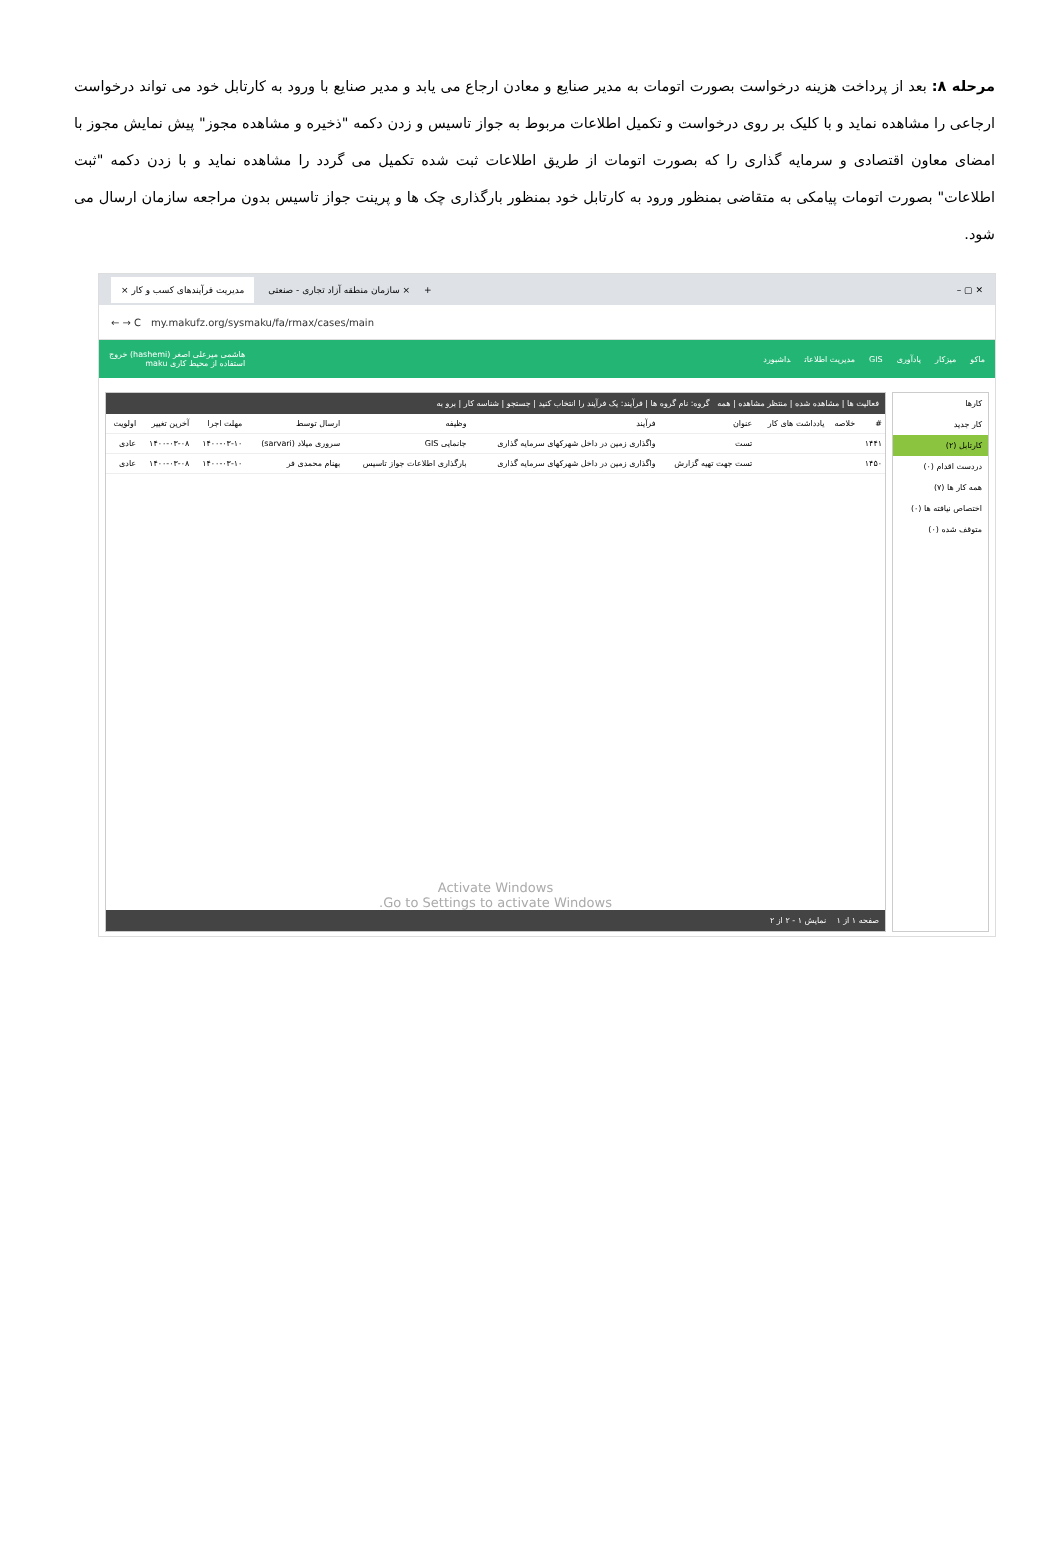مرحله ۸: بعد از پرداخت هزینه درخواست بصورت اتومات به مدیر صنایع و معادن ارجاع می یابد و مدیر صنایع با ورود به کارتابل خود می تواند درخواست ارجاعی را مشاهده نماید و با کلیک بر روی درخواست و تکمیل اطلاعات مربوط به جواز تاسیس و زدن دکمه "ذخیره و مشاهده مجوز" پیش نمایش مجوز با امضای معاون اقتصادی و سرمایه گذاری را که بصورت اتومات از طریق اطلاعات ثبت شده تکمیل می گردد را مشاهده نماید و با زدن دکمه "ثبت اطلاعات" بصورت اتومات پیامکی به متقاضی بمنظور ورود به کارتابل خود بمنظور بارگذاری چک ها و پرینت جواز تاسیس بدون مراجعه سازمان ارسال می شود.
مدیریت فرآیندهای کسب و کار × سازمان منطقه آزاد تجاری - صنعتی × + – ▢ ✕
← → C my.makufz.org/sysmaku/fa/rmax/cases/main
ماکو میزکار یادآوری GIS مدیریت اطلاعات داشبورد
هاشمی میرعلی اصغر (hashemi) خروج
استفاده از محیط کاری maku
کارها
کار جدید
کارتابل (۲)
دردست اقدام (۰)
همه کار ها (۷)
اختصاص نیافته ها (۰)
متوقف شده (۰)
فعالیت ها | مشاهده شده | منتظر مشاهده | همه گروه: نام گروه ها | فرآیند: یک فرآیند را انتخاب کنید | جستجو | شناسه کار | برو به
| # | خلاصه | یادداشت های کار | عنوان | فرآیند | وظیفه | ارسال توسط | مهلت اجرا | آخرین تغییر | اولویت |
| --- | --- | --- | --- | --- | --- | --- | --- | --- | --- |
| ۱۴۴۱ | | | تست | واگذاری زمین در داخل شهرکهای سرمایه گذاری | جانمایی GIS | سروری میلاد (sarvari) | ۱۴۰۰-۰۳-۱۰ | ۱۴۰۰-۰۳-۰۸ | عادی |
| ۱۴۵۰ | | | تست جهت تهیه گزارش | واگذاری زمین در داخل شهرکهای سرمایه گذاری | بارگذاری اطلاعات جواز تاسیس | بهنام محمدی فر | ۱۴۰۰-۰۳-۱۰ | ۱۴۰۰-۰۳-۰۸ | عادی |
Activate Windows
Go to Settings to activate Windows.
صفحه ۱ از ۱ نمایش ۱ - ۲ از ۲